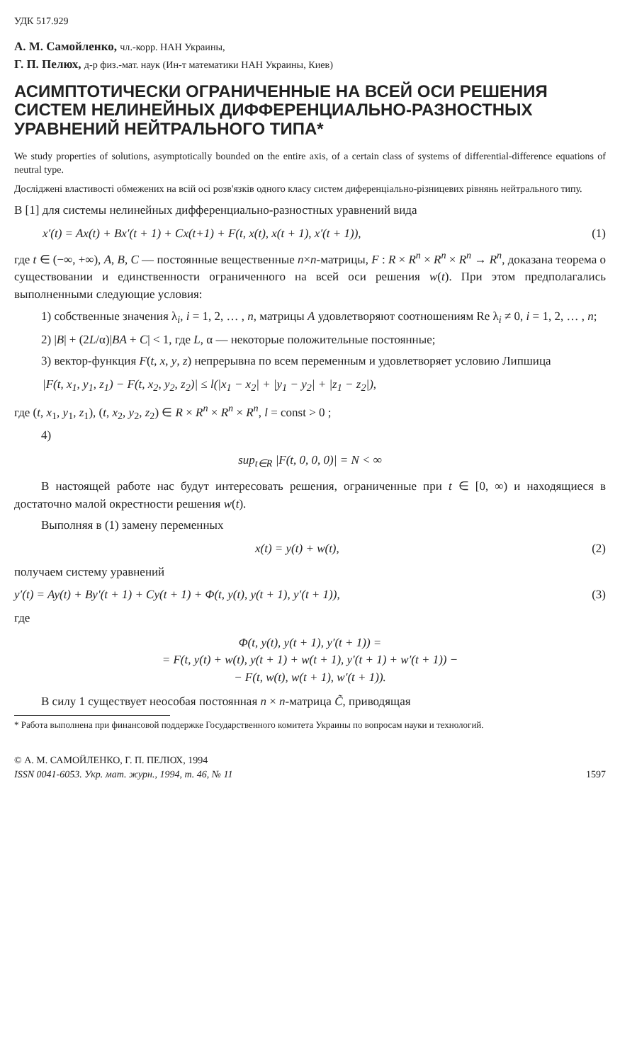УДК 517.929
А. М. Самойленко, чл.-корр. НАН Украины,
Г. П. Пелюх, д-р физ.-мат. наук (Ин-т математики НАН Украины, Киев)
АСИМПТОТИЧЕСКИ ОГРАНИЧЕННЫЕ НА ВСЕЙ ОСИ РЕШЕНИЯ СИСТЕМ НЕЛИНЕЙНЫХ ДИФФЕРЕНЦИАЛЬНО-РАЗНОСТНЫХ УРАВНЕНИЙ НЕЙТРАЛЬНОГО ТИПА*
We study properties of solutions, asymptotically bounded on the entire axis, of a certain class of systems of differential-difference equations of neutral type.
Досліджені властивості обмежених на всій осі розв'язків одного класу систем диференціально-різницевих рівнянь нейтрального типу.
В [1] для системы нелинейных дифференциально-разностных уравнений вида
x′(t) = Ax(t) + Bx′(t + 1) + Cx(t+1) + F(t, x(t), x(t + 1), x′(t + 1)), (1)
где t ∈ (−∞, +∞), A, B, C — постоянные вещественные n×n-матрицы, F : R × R<sup>n</sup> × R<sup>n</sup> × R<sup>n</sup> → R<sup>n</sup>, доказана теорема о существовании и единственности ограниченного на всей оси решения w(t). При этом предполагались выполненными следующие условия:
1) собственные значения λ<sub>i</sub>, i = 1, 2, … , n, матрицы A удовлетворяют соотношениям Re λ<sub>i</sub> ≠ 0, i = 1, 2, … , n;
2) |B| + (2L/α)|BA + C| < 1, где L, α — некоторые положительные постоянные;
3) вектор-функция F(t, x, y, z) непрерывна по всем переменным и удовлетворяет условию Липшица
|F(t, x<sub>1</sub>, y<sub>1</sub>, z<sub>1</sub>) − F(t, x<sub>2</sub>, y<sub>2</sub>, z<sub>2</sub>)| ≤ l(|x<sub>1</sub> − x<sub>2</sub>| + |y<sub>1</sub> − y<sub>2</sub>| + |z<sub>1</sub> − z<sub>2</sub>|),
где (t, x<sub>1</sub>, y<sub>1</sub>, z<sub>1</sub>), (t, x<sub>2</sub>, y<sub>2</sub>, z<sub>2</sub>) ∈ R × R<sup>n</sup> × R<sup>n</sup> × R<sup>n</sup>, l = const > 0 ;
4)
sup<sub>t∈R</sub> |F(t, 0, 0, 0)| = N < ∞
В настоящей работе нас будут интересовать решения, ограниченные при t ∈ [0, ∞) и находящиеся в достаточно малой окрестности решения w(t).
Выполняя в (1) замену переменных
x(t) = y(t) + w(t), (2)
получаем систему уравнений
y′(t) = Ay(t) + By′(t + 1) + Cy(t + 1) + Φ(t, y(t), y(t + 1), y′(t + 1)), (3)
где
Φ(t, y(t), y(t + 1), y′(t + 1)) =
= F(t, y(t) + w(t), y(t + 1) + w(t + 1), y′(t + 1) + w′(t + 1)) −
− F(t, w(t), w(t + 1), w′(t + 1)).
В силу 1 существует неособая постоянная n × n-матрица C̃, приводящая
* Работа выполнена при финансовой поддержке Государственного комитета Украины по вопросам науки и технологий.
© А. М. САМОЙЛЕНКО, Г. П. ПЕЛЮХ, 1994
ISSN 0041-6053. Укр. мат. журн., 1994, т. 46, № 11 1597